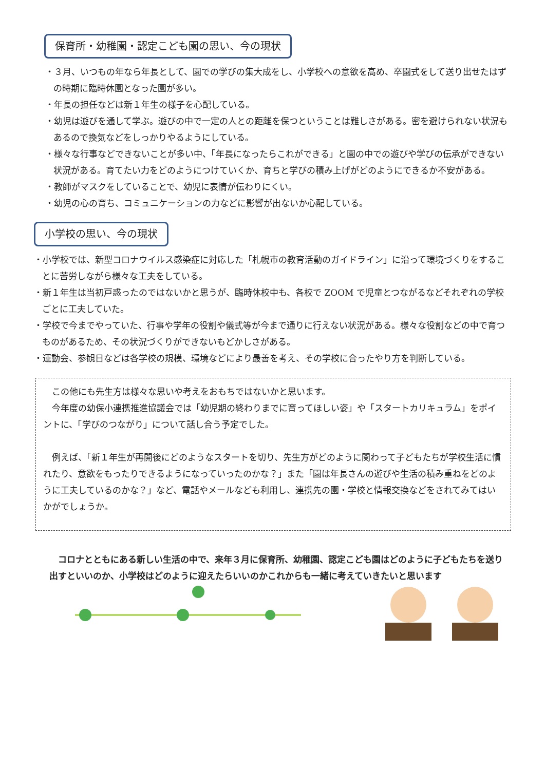保育所・幼稚園・認定こども園の思い、今の現状
・３月、いつもの年なら年長として、園での学びの集大成をし、小学校への意欲を高め、卒園式をして送り出せたはずの時期に臨時休園となった園が多い。
・年長の担任などは新１年生の様子を心配している。
・幼児は遊びを通して学ぶ。遊びの中で一定の人との距離を保つということは難しさがある。密を避けられない状況もあるので換気などをしっかりやるようにしている。
・様々な行事などできないことが多い中、「年長になったらこれができる」と園の中での遊びや学びの伝承ができない状況がある。育てたい力をどのようにつけていくか、育ちと学びの積み上げがどのようにできるか不安がある。
・教師がマスクをしていることで、幼児に表情が伝わりにくい。
・幼児の心の育ち、コミュニケーションの力などに影響が出ないか心配している。
小学校の思い、今の現状
・小学校では、新型コロナウイルス感染症に対応した「札幌市の教育活動のガイドライン」に沿って環境づくりをすることに苦労しながら様々な工夫をしている。
・新１年生は当初戸惑ったのではないかと思うが、臨時休校中も、各校で ZOOM で児童とつながるなどそれぞれの学校ごとに工夫していた。
・学校で今までやっていた、行事や学年の役割や儀式等が今まで通りに行えない状況がある。様々な役割などの中で育つものがあるため、その状況づくりができないもどかしさがある。
・運動会、参観日などは各学校の規模、環境などにより最善を考え、その学校に合ったやり方を判断している。
　この他にも先生方は様々な思いや考えをおもちではないかと思います。
　今年度の幼保小連携推進協議会では「幼児期の終わりまでに育ってほしい姿」や「スタートカリキュラム」をポイントに、「学びのつながり」について話し合う予定でした。
　例えば、「新１年生が再開後にどのようなスタートを切り、先生方がどのように関わって子どもたちが学校生活に慣れたり、意欲をもったりできるようになっていったのかな？」また「園は年長さんの遊びや生活の積み重ねをどのように工夫しているのかな？」など、電話やメールなども利用し、連携先の園・学校と情報交換などをされてみてはいかがでしょうか。
　コロナとともにある新しい生活の中で、来年３月に保育所、幼稚園、認定こども園はどのように子どもたちを送り出すといいのか、小学校はどのように迎えたらいいのかこれからも一緒に考えていきたいと思います